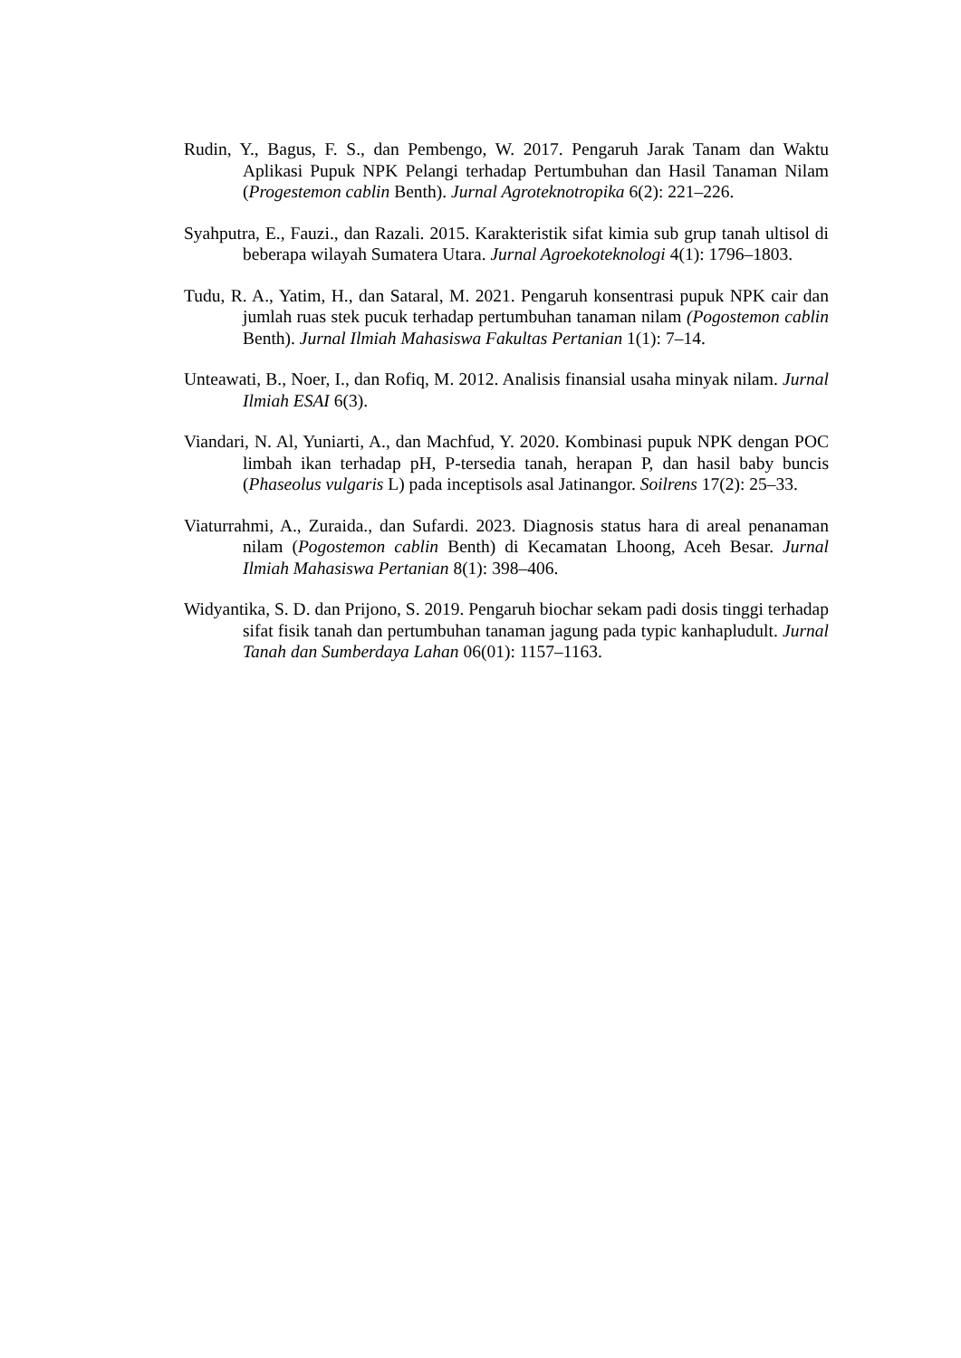Rudin, Y., Bagus, F. S., dan Pembengo, W. 2017. Pengaruh Jarak Tanam dan Waktu Aplikasi Pupuk NPK Pelangi terhadap Pertumbuhan dan Hasil Tanaman Nilam (Progestemon cablin Benth). Jurnal Agroteknotropika 6(2): 221–226.
Syahputra, E., Fauzi., dan Razali. 2015. Karakteristik sifat kimia sub grup tanah ultisol di beberapa wilayah Sumatera Utara. Jurnal Agroekoteknologi 4(1): 1796–1803.
Tudu, R. A., Yatim, H., dan Sataral, M. 2021. Pengaruh konsentrasi pupuk NPK cair dan jumlah ruas stek pucuk terhadap pertumbuhan tanaman nilam (Pogostemon cablin Benth). Jurnal Ilmiah Mahasiswa Fakultas Pertanian 1(1): 7–14.
Unteawati, B., Noer, I., dan Rofiq, M. 2012. Analisis finansial usaha minyak nilam. Jurnal Ilmiah ESAI 6(3).
Viandari, N. Al, Yuniarti, A., dan Machfud, Y. 2020. Kombinasi pupuk NPK dengan POC limbah ikan terhadap pH, P-tersedia tanah, herapan P, dan hasil baby buncis (Phaseolus vulgaris L) pada inceptisols asal Jatinangor. Soilrens 17(2): 25–33.
Viaturrahmi, A., Zuraida., dan Sufardi. 2023. Diagnosis status hara di areal penanaman nilam (Pogostemon cablin Benth) di Kecamatan Lhoong, Aceh Besar. Jurnal Ilmiah Mahasiswa Pertanian 8(1): 398–406.
Widyantika, S. D. dan Prijono, S. 2019. Pengaruh biochar sekam padi dosis tinggi terhadap sifat fisik tanah dan pertumbuhan tanaman jagung pada typic kanhapludult. Jurnal Tanah dan Sumberdaya Lahan 06(01): 1157–1163.